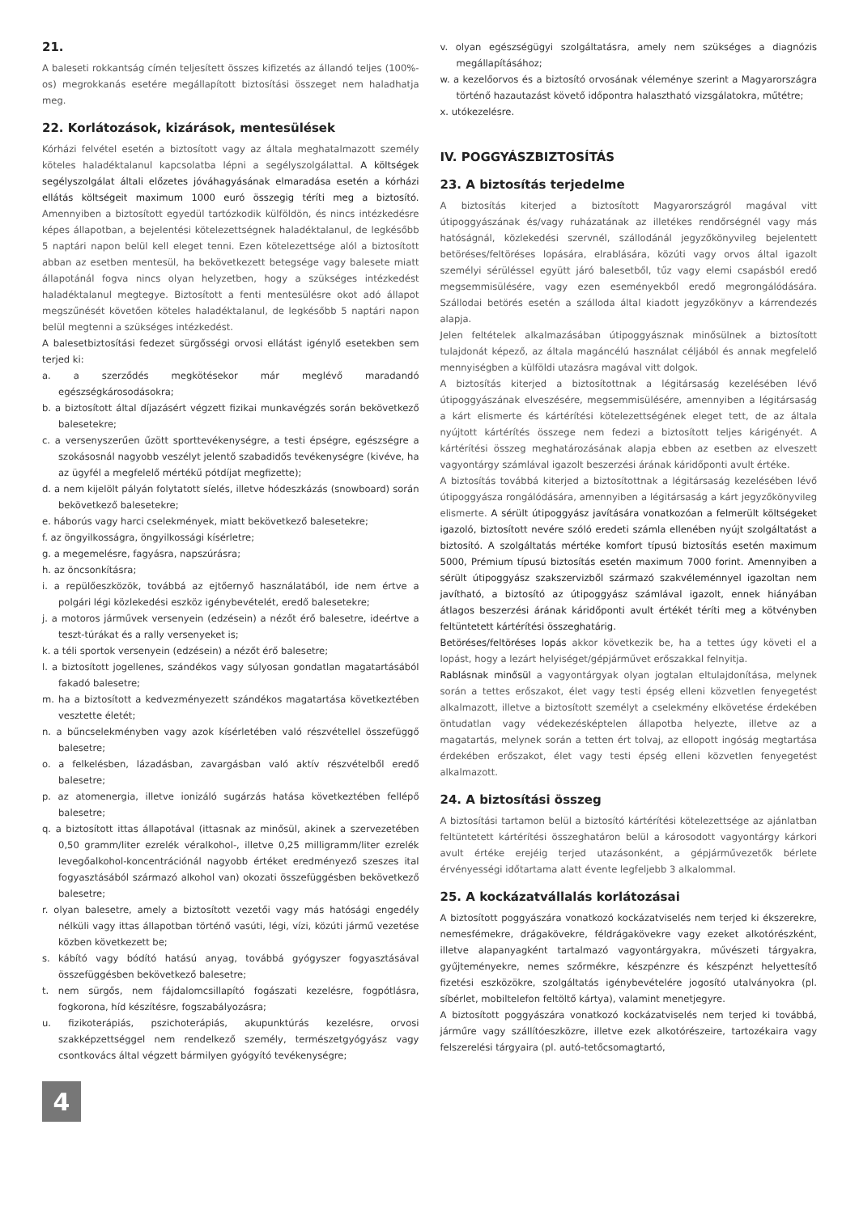21.
A baleseti rokkantság címén teljesített összes kifizetés az állandó teljes (100%-os) megrokkanás esetére megállapított biztosítási összeget nem haladhatja meg.
22. Korlátozások, kizárások, mentesülések
Kórházi felvétel esetén a biztosított vagy az általa meghatalmazott személy köteles haladéktalanul kapcsolatba lépni a segélyszolgálattal. A költségek segélyszolgálat általi előzetes jóváhagyásának elmaradása esetén a kórházi ellátás költségeit maximum 1000 euró összegig téríti meg a biztosító. Amennyiben a biztosított egyedül tartózkodik külföldön, és nincs intézkedésre képes állapotban, a bejelentési kötelezettségnek haladéktalanul, de legkésőbb 5 naptári napon belül kell eleget tenni. Ezen kötelezettsége alól a biztosított abban az esetben mentesül, ha bekövetkezett betegsége vagy balesete miatt állapotánál fogva nincs olyan helyzetben, hogy a szükséges intézkedést haladéktalanul megtegye. Biztosított a fenti mentesülésre okot adó állapot megszűnését követően köteles haladéktalanul, de legkésőbb 5 naptári napon belül megtenni a szükséges intézkedést.
A balesetbiztosítási fedezet sürgősségi orvosi ellátást igénylő esetekben sem terjed ki:
a. a szerződés megkötésekor már meglévő maradandó egészségkárosodásokra;
b. a biztosított által díjazásért végzett fizikai munkavégzés során bekövetkező balesetekre;
c. a versenyszerűen űzött sporttevékenységre, a testi épségre, egészségre a szokásosnál nagyobb veszélyt jelentő szabadidős tevékenységre (kivéve, ha az ügyfél a megfelelő mértékű pótdíjat megfizette);
d. a nem kijelölt pályán folytatott síelés, illetve hódeszkázás (snowboard) során bekövetkező balesetekre;
e. háborús vagy harci cselekmények, miatt bekövetkező balesetekre;
f. az öngyilkosságra, öngyilkossági kísérletre;
g. a megemelésre, fagyásra, napszúrásra;
h. az öncsonkításra;
i. a repülőeszközök, továbbá az ejtőernyő használatából, ide nem értve a polgári légi közlekedési eszköz igénybevételét, eredő balesetekre;
j. a motoros járművek versenyein (edzésein) a nézőt érő balesetre, ideértve a teszt-túrákat és a rally versenyeket is;
k. a téli sportok versenyein (edzésein) a nézőt érő balesetre;
l. a biztosított jogellenes, szándékos vagy súlyosan gondatlan magatartásából fakadó balesetre;
m. ha a biztosított a kedvezményezett szándékos magatartása következtében vesztette életét;
n. a bűncselekményben vagy azok kísérletében való részvétellel összefüggő balesetre;
o. a felkelésben, lázadásban, zavargásban való aktív részvételből eredő balesetre;
p. az atomenergia, illetve ionizáló sugárzás hatása következtében fellépő balesetre;
q. a biztosított ittas állapotával (ittasnak az minősül, akinek a szervezetében 0,50 gramm/liter ezrelék véralkohol-, illetve 0,25 milligramm/liter ezrelék levegőalkohol-koncentrációnál nagyobb értéket eredményező szeszes ital fogyasztásából származó alkohol van) okozati összefüggésben bekövetkező balesetre;
r. olyan balesetre, amely a biztosított vezetői vagy más hatósági engedély nélküli vagy ittas állapotban történő vasúti, légi, vízi, közúti jármű vezetése közben következett be;
s. kábító vagy bódító hatású anyag, továbbá gyógyszer fogyasztásával összefüggésben bekövetkező balesetre;
t. nem sürgős, nem fájdalomcsillapító fogászati kezelésre, fogpótlásra, fogkorona, híd készítésre, fogszabályozásra;
u. fizikoterápiás, pszichoterápiás, akupunktúrás kezelésre, orvosi szakképzettséggel nem rendelkező személy, természetgyógyász vagy csontkovács által végzett bármilyen gyógyító tevékenységre;
v. olyan egészségügyi szolgáltatásra, amely nem szükséges a diagnózis megállapításához;
w. a kezelőorvos és a biztosító orvosának véleménye szerint a Magyarországra történő hazautazást követő időpontra halasztható vizsgálatokra, műtétre;
x. utókezelésre.
IV. POGGYÁSZBIZTOSÍTÁS
23. A biztosítás terjedelme
A biztosítás kiterjed a biztosított Magyarországról magával vitt útipoggyászának és/vagy ruházatának az illetékes rendőrségnél vagy más hatóságnál, közlekedési szervnél, szállodánál jegyzőkönyvileg bejelentett betöréses/feltöréses lopására, elrablására, közúti vagy orvos által igazolt személyi sérüléssel együtt járó balesetből, tűz vagy elemi csapásból eredő megsemmisülésére, vagy ezen eseményekből eredő megrongálódására. Szállodai betörés esetén a szálloda által kiadott jegyzőkönyv a kárrendezés alapja.
Jelen feltételek alkalmazásában útipoggyásznak minősülnek a biztosított tulajdonát képező, az általa magáncélú használat céljából és annak megfelelő mennyiségben a külföldi utazásra magával vitt dolgok.
A biztosítás kiterjed a biztosítottnak a légitársaság kezelésében lévő útipoggyászának elveszésére, megsemmisülésére, amennyiben a légitársaság a kárt elismerte és kártérítési kötelezettségének eleget tett, de az általa nyújtott kártérítés összege nem fedezi a biztosított teljes kárigényét. A kártérítési összeg meghatározásának alapja ebben az esetben az elveszett vagyontárgy számlával igazolt beszerzési árának káridőponti avult értéke.
A biztosítás továbbá kiterjed a biztosítottnak a légitársaság kezelésében lévő útipoggyásza rongálódására, amennyiben a légitársaság a kárt jegyzőkönyvileg elismerte. A sérült útipoggyász javítására vonatkozóan a felmerült költségeket igazoló, biztosított nevére szóló eredeti számla ellenében nyújt szolgáltatást a biztosító. A szolgáltatás mértéke komfort típusú biztosítás esetén maximum 5000, Prémium típusú biztosítás esetén maximum 7000 forint. Amennyiben a sérült útipoggyász szakszervizből származó szakvéleménnyel igazoltan nem javítható, a biztosító az útipoggyász számlával igazolt, ennek hiányában átlagos beszerzési árának káridőponti avult értékét téríti meg a kötvényben feltüntetett kártérítési összeghatárig.
Betöréses/feltöréses lopás akkor következik be, ha a tettes úgy követi el a lopást, hogy a lezárt helyiséget/gépjárművet erőszakkal felnyitja.
Rablásnak minősül a vagyontárgyak olyan jogtalan eltulajdonítása, melynek során a tettes erőszakot, élet vagy testi épség elleni közvetlen fenyegetést alkalmazott, illetve a biztosított személyt a cselekmény elkövetése érdekében öntudatlan vagy védekezésképtelen állapotba helyezte, illetve az a magatartás, melynek során a tetten ért tolvaj, az ellopott ingóság megtartása érdekében erőszakot, élet vagy testi épség elleni közvetlen fenyegetést alkalmazott.
24. A biztosítási összeg
A biztosítási tartamon belül a biztosító kártérítési kötelezettsége az ajánlatban feltüntetett kártérítési összeghatáron belül a károsodott vagyontárgy kárkori avult értéke erejéig terjed utazásonként, a gépjárművezetők bérlete érvényességi időtartama alatt évente legfeljebb 3 alkalommal.
25. A kockázatvállalás korlátozásai
A biztosított poggyászára vonatkozó kockázatviselés nem terjed ki ékszerekre, nemesfémekre, drágakövekre, féldrágakövekre vagy ezeket alkotórészként, illetve alapanyagként tartalmazó vagyontárgyakra, művészeti tárgyakra, gyűjteményekre, nemes szőrmékre, készpénzre és készpénzt helyettesítő fizetési eszközökre, szolgáltatás igénybevételére jogosító utalványokra (pl. síbérlet, mobiltelefon feltöltő kártya), valamint menetjegyre.
A biztosított poggyászára vonatkozó kockázatviselés nem terjed ki továbbá, járműre vagy szállítóeszközre, illetve ezek alkotórészeire, tartozékaira vagy felszerelési tárgyaira (pl. autó-tetőcsomagtartó,
4